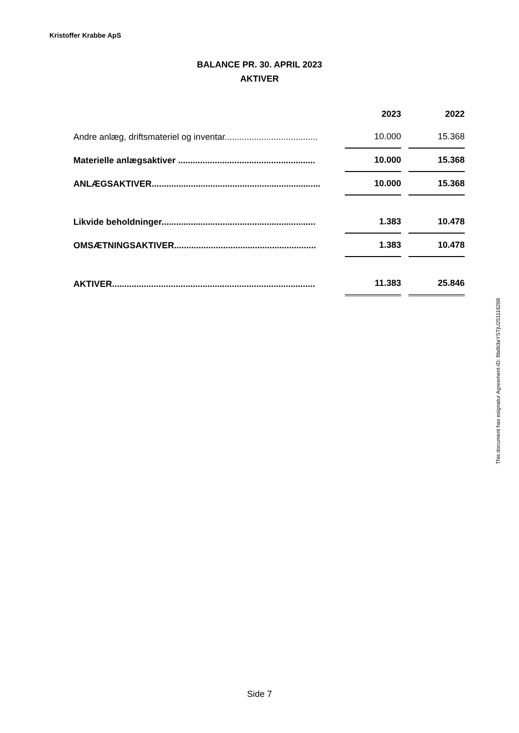Kristoffer Krabbe ApS
BALANCE PR. 30. APRIL 2023
AKTIVER
| | 2023 | | 2022 |
| --- | --- | --- | --- |
| Andre anlæg, driftsmateriel og inventar...................................... | 10.000 | | 15.368 |
| Materielle anlægsaktiver ........................................................ | 10.000 | | 15.368 |
| ANLÆGSAKTIVER..................................................................... | 10.000 | | 15.368 |
| Likvide beholdninger............................................................... | 1.383 | | 10.478 |
| OMSÆTNINGSAKTIVER.......................................................... | 1.383 | | 10.478 |
| AKTIVER................................................................................... | 11.383 | | 25.846 |
This document has esignatur Agreement-ID: 8bdb3aYSTjU251116268
Side 7